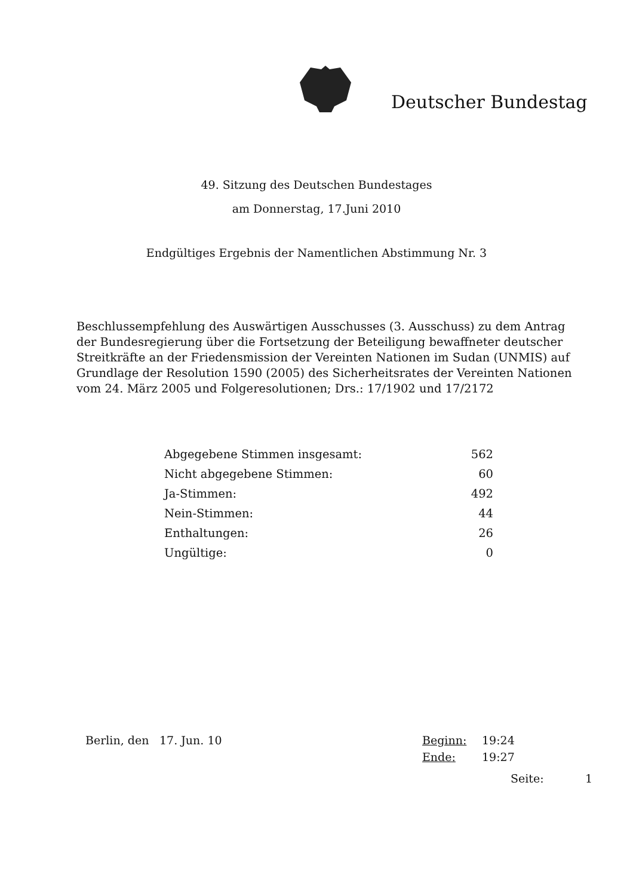Deutscher Bundestag
49. Sitzung des Deutschen Bundestages
am Donnerstag, 17.Juni 2010
Endgültiges Ergebnis der Namentlichen Abstimmung Nr. 3
Beschlussempfehlung des Auswärtigen Ausschusses (3. Ausschuss) zu dem Antrag der Bundesregierung über die Fortsetzung der Beteiligung bewaffneter deutscher Streitkräfte an der Friedensmission der Vereinten Nationen im Sudan (UNMIS) auf Grundlage der Resolution 1590 (2005) des Sicherheitsrates der Vereinten Nationen vom 24. März 2005 und Folgeresolutionen; Drs.: 17/1902 und 17/2172
| Abgegebene Stimmen insgesamt: | 562 |
| Nicht abgegebene Stimmen: | 60 |
| Ja-Stimmen: | 492 |
| Nein-Stimmen: | 44 |
| Enthaltungen: | 26 |
| Ungültige: | 0 |
Berlin, den 17. Jun. 10 Beginn: 19:24
Ende: 19:27
Seite: 1